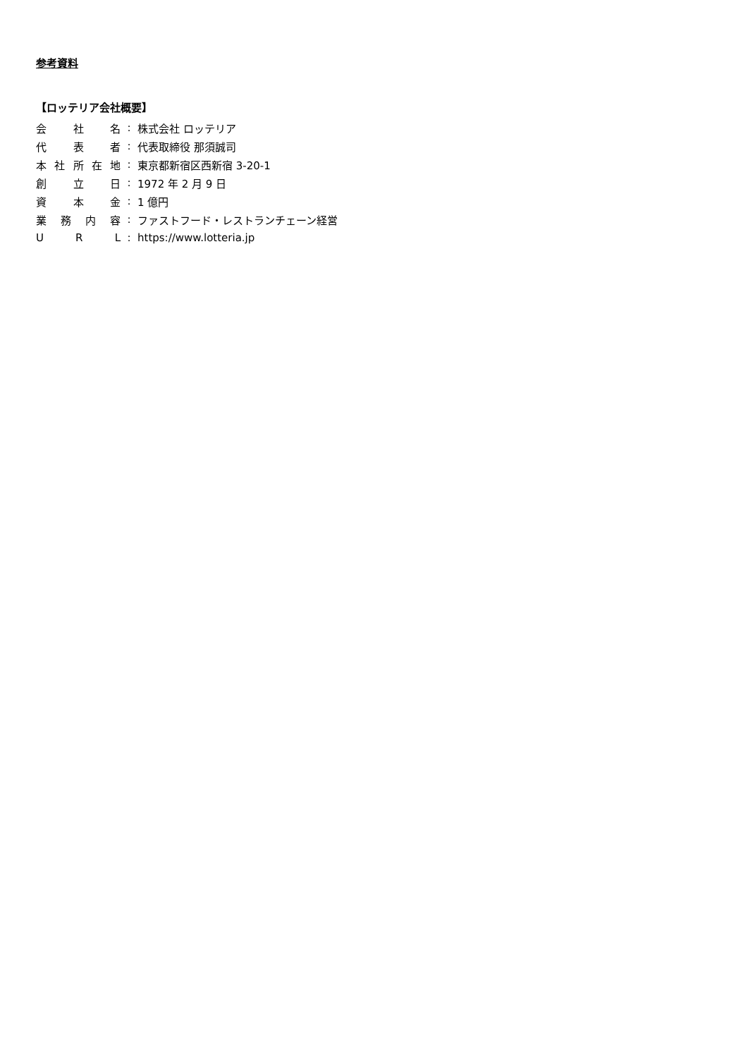参考資料
【ロッテリア会社概要】
会 社 名: 株式会社 ロッテリア
代 表 者: 代表取締役 那須誠司
本 社 所 在 地: 東京都新宿区西新宿 3-20-1
創 立 日: 1972 年 2 月 9 日
資 本 金: 1 億円
業 務 内 容: ファストフード・レストランチェーン経営
U R L: https://www.lotteria.jp